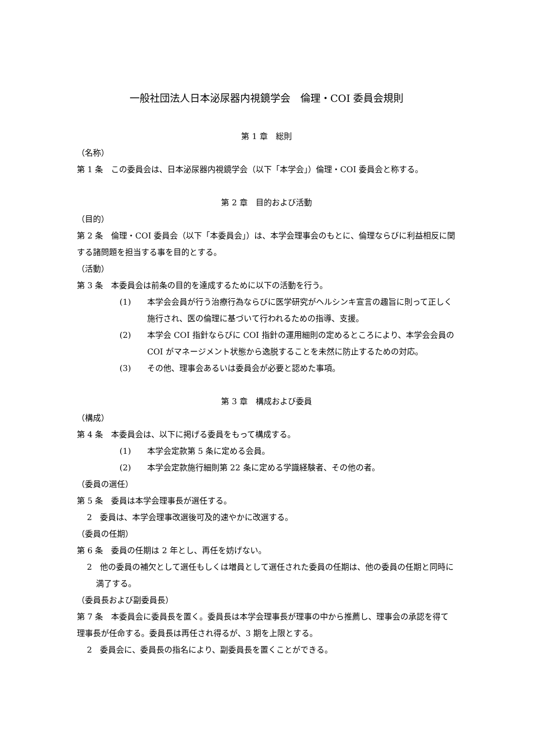一般社団法人日本泌尿器内視鏡学会　倫理・COI 委員会規則
第 1 章　総則
（名称）
第 1 条　この委員会は、日本泌尿器内視鏡学会（以下「本学会」）倫理・COI 委員会と称する。
第 2 章　目的および活動
（目的）
第 2 条　倫理・COI 委員会（以下「本委員会」）は、本学会理事会のもとに、倫理ならびに利益相反に関する諸問題を担当する事を目的とする。
（活動）
第 3 条　本委員会は前条の目的を達成するために以下の活動を行う。
(1) 本学会会員が行う治療行為ならびに医学研究がヘルシンキ宣言の趣旨に則って正しく施行され、医の倫理に基づいて行われるための指導、支援。
(2) 本学会 COI 指針ならびに COI 指針の運用細則の定めるところにより、本学会会員の COI がマネージメント状態から逸脱することを未然に防止するための対応。
(3) その他、理事会あるいは委員会が必要と認めた事項。
第 3 章　構成および委員
（構成）
第 4 条　本委員会は、以下に掲げる委員をもって構成する。
(1) 本学会定款第 5 条に定める会員。
(2) 本学会定款施行細則第 22 条に定める学識経験者、その他の者。
（委員の選任）
第 5 条　委員は本学会理事長が選任する。
2　委員は、本学会理事改選後可及的速やかに改選する。
（委員の任期）
第 6 条　委員の任期は 2 年とし、再任を妨げない。
2　他の委員の補欠として選任もしくは増員として選任された委員の任期は、他の委員の任期と同時に満了する。
（委員長および副委員長）
第 7 条　本委員会に委員長を置く。委員長は本学会理事長が理事の中から推薦し、理事会の承認を得て理事長が任命する。委員長は再任され得るが、3 期を上限とする。
2　委員会に、委員長の指名により、副委員長を置くことができる。